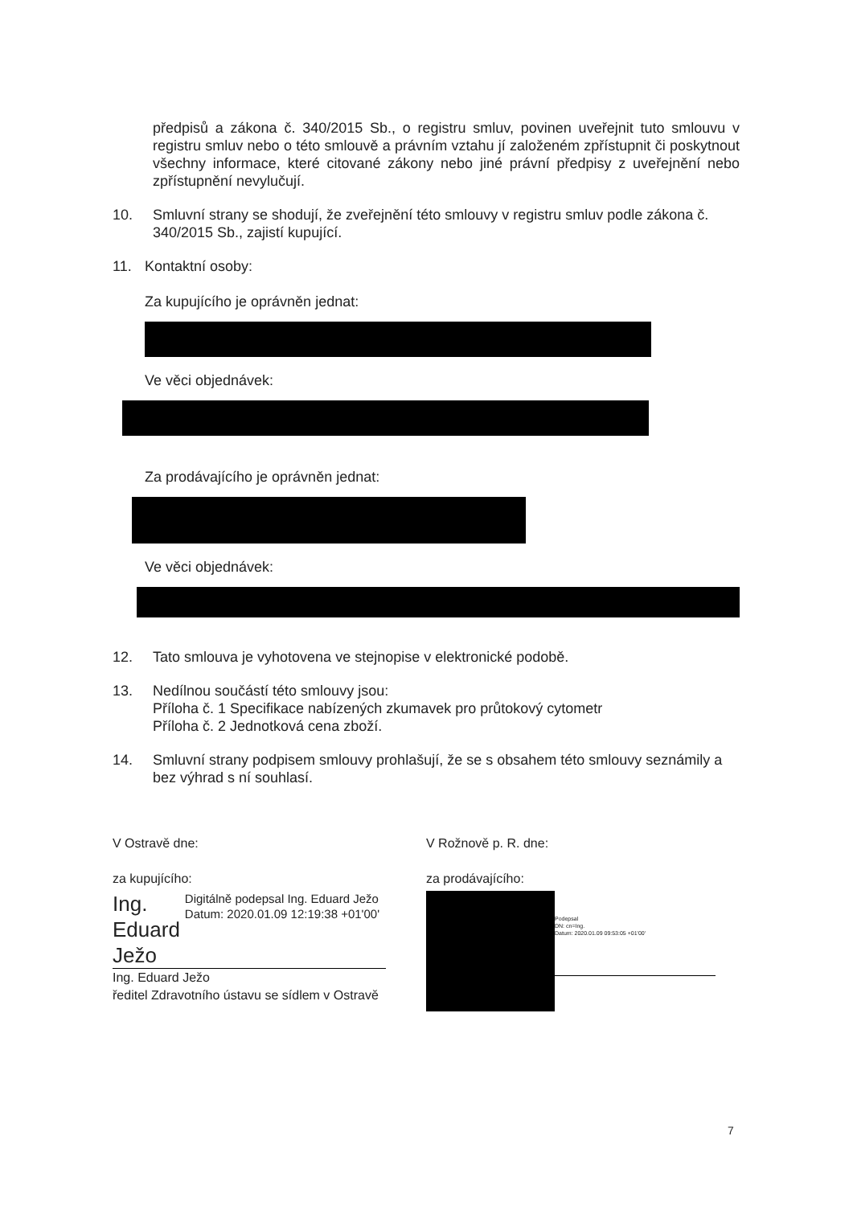předpisů a zákona č. 340/2015 Sb., o registru smluv, povinen uveřejnit tuto smlouvu v registru smluv nebo o této smlouvě a právním vztahu jí založeném zpřístupnit či poskytnout všechny informace, které citované zákony nebo jiné právní předpisy z uveřejnění nebo zpřístupnění nevylučují.
10. Smluvní strany se shodují, že zveřejnění této smlouvy v registru smluv podle zákona č. 340/2015 Sb., zajistí kupující.
11. Kontaktní osoby:
Za kupujícího je oprávněn jednat:
Ve věci objednávek:
Za prodávajícího je oprávněn jednat:
Ve věci objednávek:
12. Tato smlouva je vyhotovena ve stejnopise v elektronické podobě.
13. Nedílnou součástí této smlouvy jsou:
Příloha č. 1 Specifikace nabízených zkumavek pro průtokový cytometr
Příloha č. 2 Jednotková cena zboží.
14. Smluvní strany podpisem smlouvy prohlašují, že se s obsahem této smlouvy seznámily a bez výhrad s ní souhlasí.
V Ostravě dne:
za kupujícího:
Ing. Eduard
Ježo
Digitálně podepsal Ing. Eduard Ježo Datum: 2020.01.09 12:19:38 +01'00'
Ing. Eduard Ježo
ředitel Zdravotního ústavu se sídlem v Ostravě
V Rožnově p. R. dne:
za prodávajícího:
Podepsal
DN: cn=Ing.
Datum: 2020.01.09 09:53:05 +01'00'
7